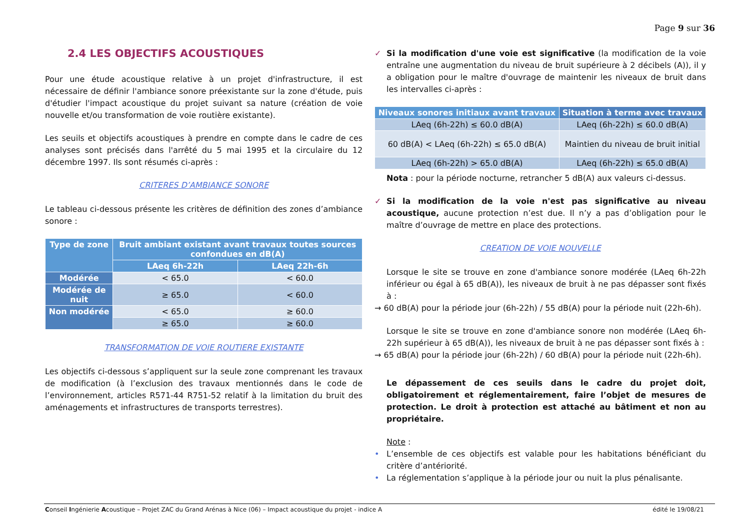Page 9 sur 36
2.4 LES OBJECTIFS ACOUSTIQUES
Pour une étude acoustique relative à un projet d'infrastructure, il est nécessaire de définir l'ambiance sonore préexistante sur la zone d'étude, puis d'étudier l'impact acoustique du projet suivant sa nature (création de voie nouvelle et/ou transformation de voie routière existante).
Les seuils et objectifs acoustiques à prendre en compte dans le cadre de ces analyses sont précisés dans l'arrêté du 5 mai 1995 et la circulaire du 12 décembre 1997. Ils sont résumés ci-après :
CRITERES D’AMBIANCE SONORE
Le tableau ci-dessous présente les critères de définition des zones d’ambiance sonore :
| Type de zone | Bruit ambiant existant avant travaux toutes sources confondues en dB(A) | |
| --- | --- | --- |
| | LAeq 6h-22h | LAeq 22h-6h |
| Modérée | < 65.0 | < 60.0 |
| Modérée de nuit | ≥ 65.0 | < 60.0 |
| Non modérée | < 65.0 | ≥ 60.0 |
| | ≥ 65.0 | ≥ 60.0 |
TRANSFORMATION DE VOIE ROUTIERE EXISTANTE
Les objectifs ci-dessous s’appliquent sur la seule zone comprenant les travaux de modification (à l’exclusion des travaux mentionnés dans le code de l’environnement, articles R571-44 R751-52 relatif à la limitation du bruit des aménagements et infrastructures de transports terrestres).
✓ Si la modification d'une voie est significative (la modification de la voie entraîne une augmentation du niveau de bruit supérieure à 2 décibels (A)), il y a obligation pour le maître d'ouvrage de maintenir les niveaux de bruit dans les intervalles ci-après :
| Niveaux sonores initiaux avant travaux | Situation à terme avec travaux |
| --- | --- |
| LAeq (6h-22h) ≤ 60.0 dB(A) | LAeq (6h-22h) ≤ 60.0 dB(A) |
| 60 dB(A) < LAeq (6h-22h) ≤ 65.0 dB(A) | Maintien du niveau de bruit initial |
| LAeq (6h-22h) > 65.0 dB(A) | LAeq (6h-22h) ≤ 65.0 dB(A) |
Nota : pour la période nocturne, retrancher 5 dB(A) aux valeurs ci-dessus.
✓ Si la modification de la voie n'est pas significative au niveau acoustique, aucune protection n’est due. Il n’y a pas d’obligation pour le maître d’ouvrage de mettre en place des protections.
CREATION DE VOIE NOUVELLE
Lorsque le site se trouve en zone d'ambiance sonore modérée (LAeq 6h-22h inférieur ou égal à 65 dB(A)), les niveaux de bruit à ne pas dépasser sont fixés à :
→ 60 dB(A) pour la période jour (6h-22h) / 55 dB(A) pour la période nuit (22h-6h).
Lorsque le site se trouve en zone d'ambiance sonore non modérée (LAeq 6h-22h supérieur à 65 dB(A)), les niveaux de bruit à ne pas dépasser sont fixés à :
→ 65 dB(A) pour la période jour (6h-22h) / 60 dB(A) pour la période nuit (22h-6h).
Le dépassement de ces seuils dans le cadre du projet doit, obligatoirement et réglementairement, faire l’objet de mesures de protection. Le droit à protection est attaché au bâtiment et non au propriétaire.
Note :
• L’ensemble de ces objectifs est valable pour les habitations bénéficiant du critère d’antériorité.
• La réglementation s’applique à la période jour ou nuit la plus pénalisante.
Conseil Ingénierie Acoustique – Projet ZAC du Grand Arénas à Nice (06) – Impact acoustique du projet - indice A édité le 19/08/21